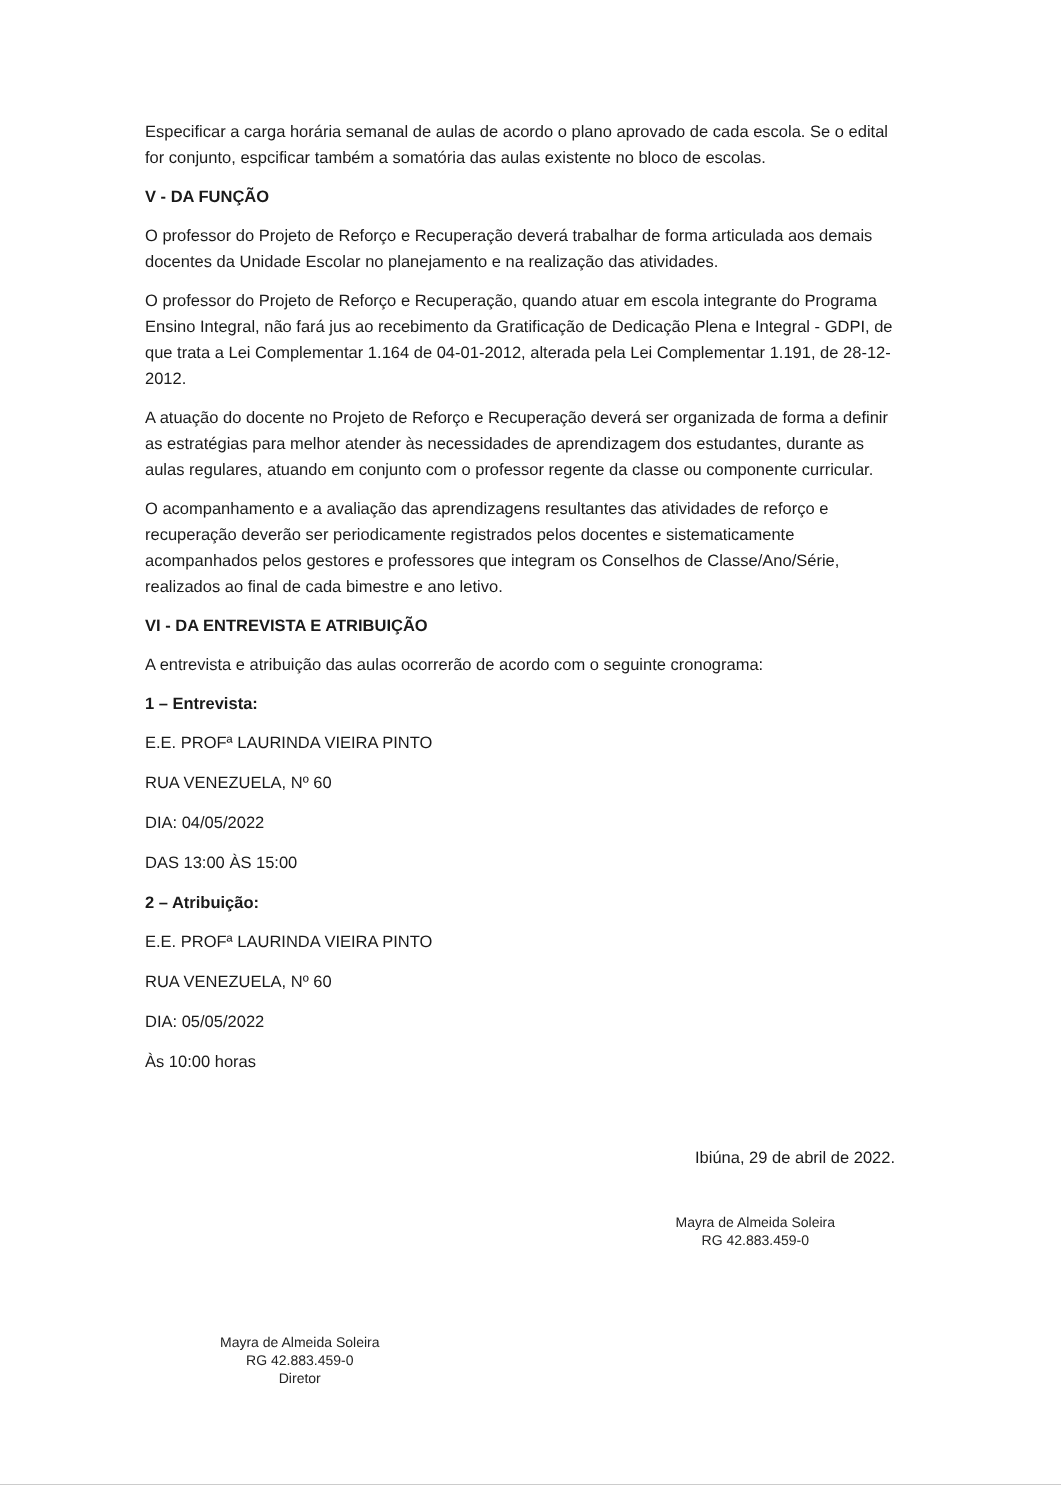Especificar a carga horária semanal de aulas de acordo o plano aprovado de cada escola. Se o edital for conjunto, espcificar também a somatória das aulas existente no bloco de escolas.
V - DA FUNÇÃO
O professor do Projeto de Reforço e Recuperação deverá trabalhar de forma articulada aos demais docentes da Unidade Escolar no planejamento e na realização das atividades.
O professor do Projeto de Reforço e Recuperação, quando atuar em escola integrante do Programa Ensino Integral, não fará jus ao recebimento da Gratificação de Dedicação Plena e Integral - GDPI, de que trata a Lei Complementar 1.164 de 04-01-2012, alterada pela Lei Complementar 1.191, de 28-12-2012.
A atuação do docente no Projeto de Reforço e Recuperação deverá ser organizada de forma a definir as estratégias para melhor atender às necessidades de aprendizagem dos estudantes, durante as aulas regulares, atuando em conjunto com o professor regente da classe ou componente curricular.
O acompanhamento e a avaliação das aprendizagens resultantes das atividades de reforço e recuperação deverão ser periodicamente registrados pelos docentes e sistematicamente acompanhados pelos gestores e professores que integram os Conselhos de Classe/Ano/Série, realizados ao final de cada bimestre e ano letivo.
VI - DA ENTREVISTA E ATRIBUIÇÃO
A entrevista e atribuição das aulas ocorrerão de acordo com o seguinte cronograma:
1 – Entrevista:
E.E. PROFª LAURINDA VIEIRA PINTO
RUA VENEZUELA, Nº 60
DIA: 04/05/2022
DAS 13:00 ÀS 15:00
2 – Atribuição:
E.E. PROFª LAURINDA VIEIRA PINTO
RUA VENEZUELA, Nº 60
DIA: 05/05/2022
Às 10:00 horas
Ibiúna, 29 de abril de 2022.
Mayra de Almeida Soleira
RG 42.883.459-0
Diretor
Mayra de Almeida Soleira
RG 42.883.459-0